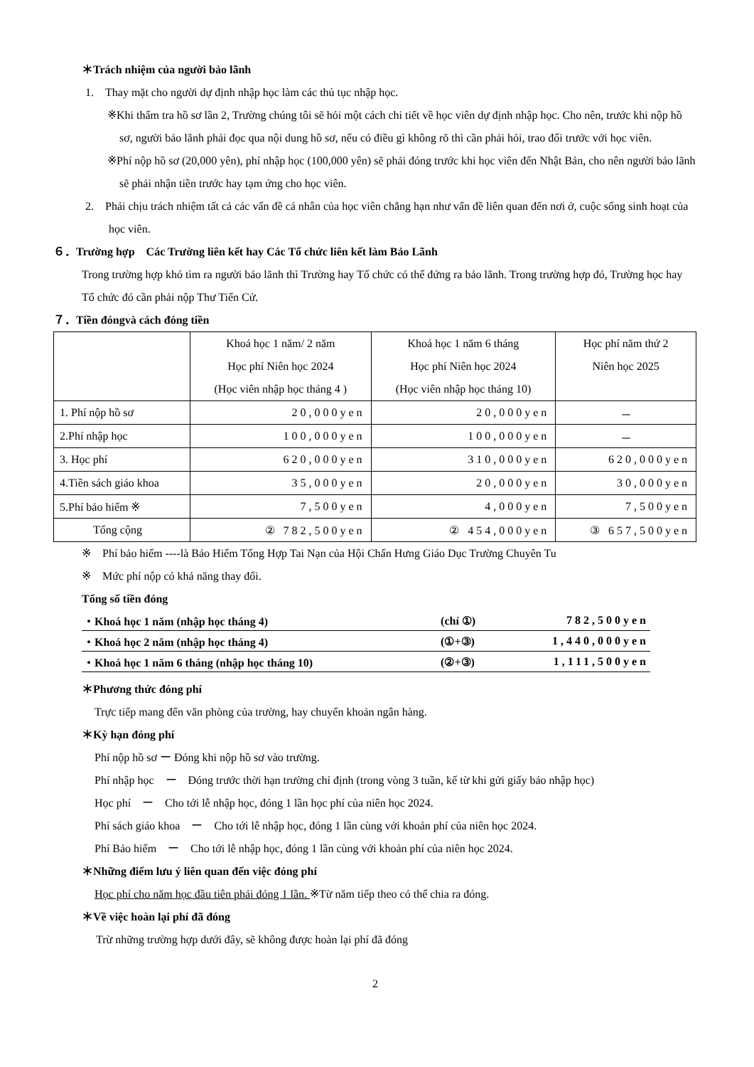＊Trách nhiệm của người bảo lãnh
1.　Thay mặt cho người dự định nhập học làm các thủ tục nhập học.
※Khi thẩm tra hồ sơ lần 2, Trường chúng tôi sẽ hỏi một cách chi tiết về học viên dự định nhập học. Cho nên, trước khi nộp hồ sơ, người bảo lãnh phải đọc qua nội dung hồ sơ, nếu có điều gì không rõ thì cần phải hỏi, trao đổi trước với học viên.
※Phí nộp hồ sơ (20,000 yên), phí nhập học (100,000 yên) sẽ phải đóng trước khi học viên đến Nhật Bản, cho nên người bảo lãnh sẽ phải nhận tiền trước hay tạm ứng cho học viên.
2.　Phải chịu trách nhiệm tất cả các vấn đề cá nhân của học viên chẳng hạn như vấn đề liên quan đến nơi ở, cuộc sống sinh hoạt của học viên.
６．Trường hợp　Các Trường liên kết hay Các Tổ chức liên kết làm Bảo Lãnh
Trong trường hợp khó tìm ra người bảo lãnh thì Trường hay Tổ chức có thể đứng ra bảo lãnh. Trong trường hợp đó, Trường học hay Tổ chức đó cần phải nộp Thư Tiến Cử.
７．Tiền đóngvà cách đóng tiền
| | Khoá học 1 năm/ 2 năm Học phí Niên học 2024 (Học viên nhập học tháng 4 ) | Khoá học 1 năm 6 tháng Học phí Niên học 2024 (Học viên nhập học tháng 10) | Học phí năm thứ 2 Niên học 2025 |
| 1. Phí nộp hồ sơ | 20,000yen | 20,000yen | － |
| 2.Phí nhập học | 100,000yen | 100,000yen | － |
| 3. Học phí | 620,000yen | 310,000yen | 620,000yen |
| 4.Tiền sách giáo khoa | 35,000yen | 20,000yen | 30,000yen |
| 5.Phí bảo hiểm ※ | 7,500yen | 4,000yen | 7,500yen |
| Tổng cộng | ② 782,500yen | ② 454,000yen | ③ 657,500yen |
※　Phí bảo hiểm ----là Bảo Hiểm Tổng Hợp Tai Nạn của Hội Chấn Hưng Giáo Dục Trường Chuyên Tu
※　Mức phí nộp có khả năng thay đổi.
Tổng số tiền đóng
| ・Khoá học 1 năm (nhập học tháng 4) | (chỉ ①) | 782,500yen |
| ・Khoá học 2 năm (nhập học tháng 4) | (①+③) | 1,440,000yen |
| ・Khoá học 1 năm 6 tháng (nhập học tháng 10) | (②+③) | 1,111,500yen |
＊Phương thức đóng phí
Trực tiếp mang đến văn phòng của trường, hay chuyển khoản ngân hàng.
＊Kỳ hạn đóng phí
Phí nộp hồ sơ ー Đóng khi nộp hồ sơ vào trường.
Phí nhập học　ー　Đóng trước thời hạn trường chỉ định (trong vòng 3 tuần, kể từ khi gửi giấy báo nhập học)
Học phí　ー　Cho tới lễ nhập học, đóng 1 lần học phí của niên học 2024.
Phí sách giáo khoa　ー　Cho tới lễ nhập học, đóng 1 lần cùng với khoản phí của niên học 2024.
Phí Bảo hiểm　ー　Cho tới lễ nhập học, đóng 1 lần cùng với khoản phí của niên học 2024.
＊Những điểm lưu ý liên quan đến việc đóng phí
Học phí cho năm học đầu tiên phải đóng 1 lần. ※Từ năm tiếp theo có thể chia ra đóng.
＊Về việc hoàn lại phí đã đóng
Trừ những trường hợp dưới đây, sẽ không được hoàn lại phí đã đóng
2